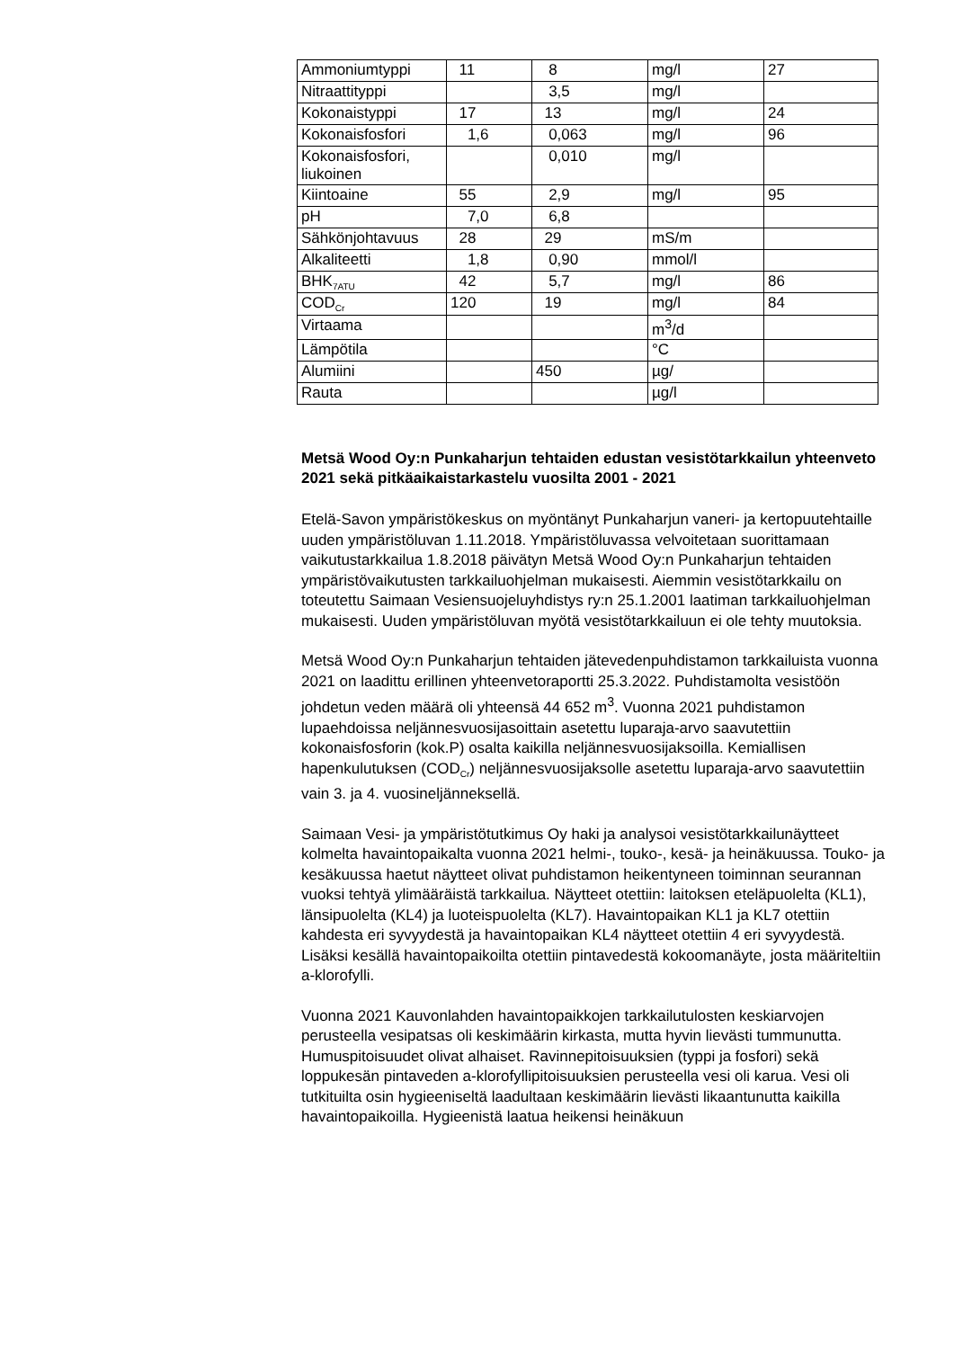| Ammoniumtyppi | 11 | 8 | mg/l | 27 |
| Nitraattityppi | | 3,5 | mg/l | |
| Kokonaistyppi | 17 | 13 | mg/l | 24 |
| Kokonaisfosfori | 1,6 | 0,063 | mg/l | 96 |
| Kokonaisfosfori, liukoinen | | 0,010 | mg/l | |
| Kiintoaine | 55 | 2,9 | mg/l | 95 |
| pH | 7,0 | 6,8 | | |
| Sähkönjohtavuus | 28 | 29 | mS/m | |
| Alkaliteetti | 1,8 | 0,90 | mmol/l | |
| BHK<sub>7ATU</sub> | 42 | 5,7 | mg/l | 86 |
| COD<sub>Cr</sub> | 120 | 19 | mg/l | 84 |
| Virtaama | | | m<sup>3</sup>/d | |
| Lämpötila | | | °C | |
| Alumiini | | 450 | µg/ | |
| Rauta | | | µg/l | |
Metsä Wood Oy:n Punkaharjun tehtaiden edustan vesistötarkkailun yhteenveto 2021 sekä pitkäaikaistarkastelu vuosilta 2001 - 2021
Etelä-Savon ympäristökeskus on myöntänyt Punkaharjun vaneri- ja kertopuutehtaille uuden ympäristöluvan 1.11.2018. Ympäristöluvassa velvoitetaan suorittamaan vaikutustarkkailua 1.8.2018 päivätyn Metsä Wood Oy:n Punkaharjun tehtaiden ympäristövaikutusten tarkkailuohjelman mukaisesti. Aiemmin vesistötarkkailu on toteutettu Saimaan Vesiensuojeluyhdistys ry:n 25.1.2001 laatiman tarkkailuohjelman mukaisesti. Uuden ympäristöluvan myötä vesistötarkkailuun ei ole tehty muutoksia.
Metsä Wood Oy:n Punkaharjun tehtaiden jätevedenpuhdistamon tarkkailuista vuonna 2021 on laadittu erillinen yhteenvetoraportti 25.3.2022. Puhdistamolta vesistöön johdetun veden määrä oli yhteensä 44 652 m<sup>3</sup>. Vuonna 2021 puhdistamon lupaehdoissa neljännesvuosijasoittain asetettu luparaja-arvo saavutettiin kokonaisfosforin (kok.P) osalta kaikilla neljännesvuosijaksoilla. Kemiallisen hapenkulutuksen (COD<sub>Cr</sub>) neljännesvuosijaksolle asetettu luparaja-arvo saavutettiin vain 3. ja 4. vuosineljänneksellä.
Saimaan Vesi- ja ympäristötutkimus Oy haki ja analysoi vesistötarkkailunäytteet kolmelta havaintopaikalta vuonna 2021 helmi-, touko-, kesä- ja heinäkuussa. Touko- ja kesäkuussa haetut näytteet olivat puhdistamon heikentyneen toiminnan seurannan vuoksi tehtyä ylimääräistä tarkkailua. Näytteet otettiin: laitoksen eteläpuolelta (KL1), länsipuolelta (KL4) ja luoteispuolelta (KL7). Havaintopaikan KL1 ja KL7 otettiin kahdesta eri syvyydestä ja havaintopaikan KL4 näytteet otettiin 4 eri syvyydestä. Lisäksi kesällä havaintopaikoilta otettiin pintavedestä kokoomanäyte, josta määriteltiin a-klorofylli.
Vuonna 2021 Kauvonlahden havaintopaikkojen tarkkailutulosten keskiarvojen perusteella vesipatsas oli keskimäärin kirkasta, mutta hyvin lievästi tummunutta. Humuspitoisuudet olivat alhaiset. Ravinnepitoisuuksien (typpi ja fosfori) sekä loppukesän pintaveden a-klorofyllipitoisuuksien perusteella vesi oli karua. Vesi oli tutkituilta osin hygieeniseltä laadultaan keskimäärin lievästi likaantunutta kaikilla havaintopaikoilla. Hygieenistä laatua heikensi heinäkuun